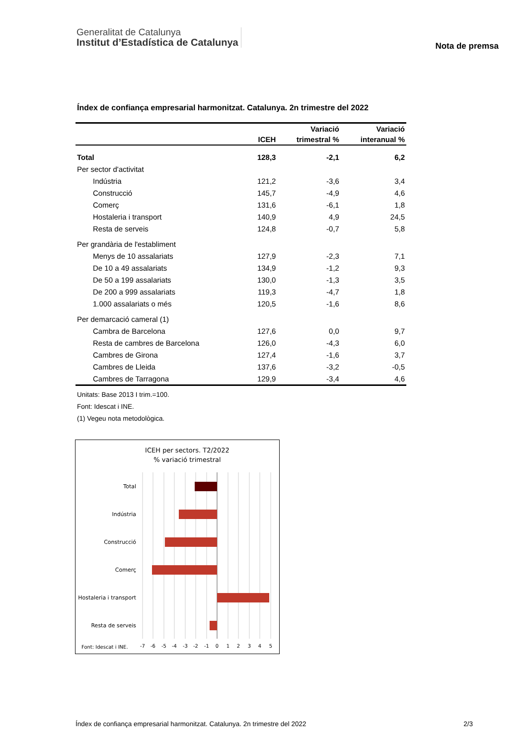Generalitat de Catalunya
Institut d’Estadística de Catalunya
Nota de premsa
Índex de confiança empresarial harmonitzat. Catalunya. 2n trimestre del 2022
| | | Variació | Variació |
| --- | --- | --- | --- |
| | ICEH | trimestral % | interanual % |
| Total | 128,3 | -2,1 | 6,2 |
| Per sector d'activitat | | | |
| Indústria | 121,2 | -3,6 | 3,4 |
| Construcció | 145,7 | -4,9 | 4,6 |
| Comerç | 131,6 | -6,1 | 1,8 |
| Hostaleria i transport | 140,9 | 4,9 | 24,5 |
| Resta de serveis | 124,8 | -0,7 | 5,8 |
| Per grandària de l'establiment | | | |
| Menys de 10 assalariats | 127,9 | -2,3 | 7,1 |
| De 10 a 49 assalariats | 134,9 | -1,2 | 9,3 |
| De 50 a 199 assalariats | 130,0 | -1,3 | 3,5 |
| De 200 a 999 assalariats | 119,3 | -4,7 | 1,8 |
| 1.000 assalariats o més | 120,5 | -1,6 | 8,6 |
| Per demarcació cameral (1) | | | |
| Cambra de Barcelona | 127,6 | 0,0 | 9,7 |
| Resta de cambres de Barcelona | 126,0 | -4,3 | 6,0 |
| Cambres de Girona | 127,4 | -1,6 | 3,7 |
| Cambres de Lleida | 137,6 | -3,2 | -0,5 |
| Cambres de Tarragona | 129,9 | -3,4 | 4,6 |
Unitats: Base 2013 I trim.=100.
Font: Idescat i INE.
(1) Vegeu nota metodològica.
ICEH per sectors. T2/2022
% variació trimestral
Total
Indústria
Construcció
Comerç
Hostaleria i transport
Resta de serveis
Font: Idescat i INE.
-7
-6
-5
-4
-3
-2
-1
0
1
2
3
4
5
Índex de confiança empresarial harmonitzat. Catalunya. 2n trimestre del 2022 2/3